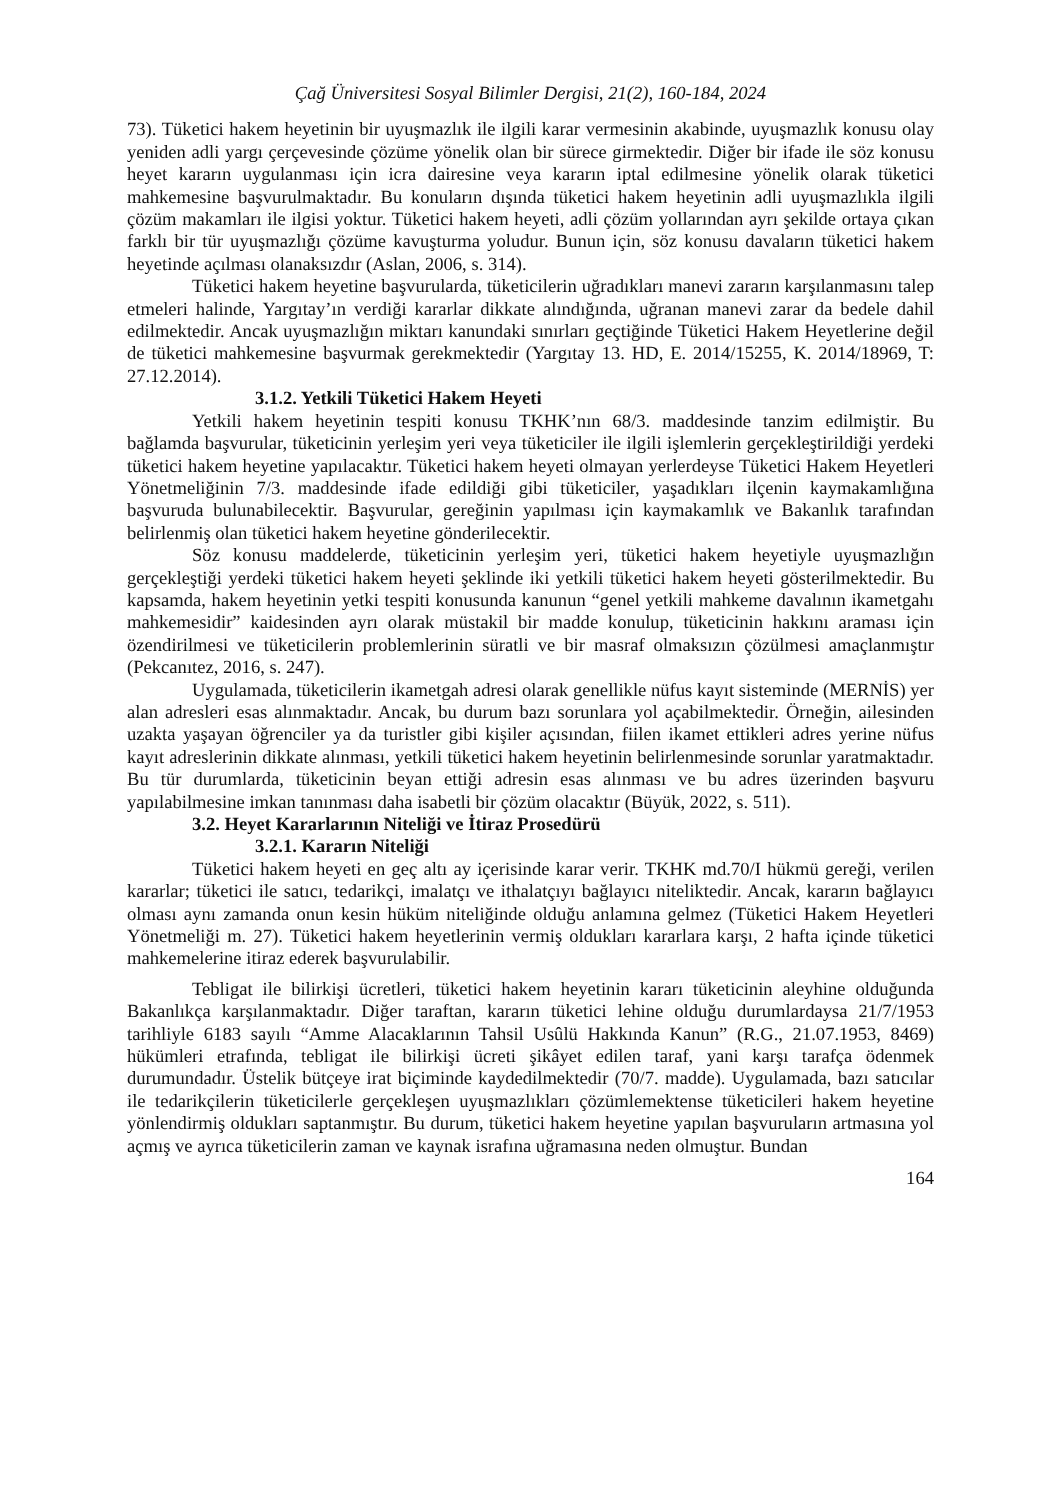Çağ Üniversitesi Sosyal Bilimler Dergisi, 21(2), 160-184, 2024
73). Tüketici hakem heyetinin bir uyuşmazlık ile ilgili karar vermesinin akabinde, uyuşmazlık konusu olay yeniden adli yargı çerçevesinde çözüme yönelik olan bir sürece girmektedir. Diğer bir ifade ile söz konusu heyet kararın uygulanması için icra dairesine veya kararın iptal edilmesine yönelik olarak tüketici mahkemesine başvurulmaktadır. Bu konuların dışında tüketici hakem heyetinin adli uyuşmazlıkla ilgili çözüm makamları ile ilgisi yoktur. Tüketici hakem heyeti, adli çözüm yollarından ayrı şekilde ortaya çıkan farklı bir tür uyuşmazlığı çözüme kavuşturma yoludur. Bunun için, söz konusu davaların tüketici hakem heyetinde açılması olanaksızdır (Aslan, 2006, s. 314).
Tüketici hakem heyetine başvurularda, tüketicilerin uğradıkları manevi zararın karşılanmasını talep etmeleri halinde, Yargıtay’ın verdiği kararlar dikkate alındığında, uğranan manevi zarar da bedele dahil edilmektedir. Ancak uyuşmazlığın miktarı kanundaki sınırları geçtiğinde Tüketici Hakem Heyetlerine değil de tüketici mahkemesine başvurmak gerekmektedir (Yargıtay 13. HD, E. 2014/15255, K. 2014/18969, T: 27.12.2014).
3.1.2. Yetkili Tüketici Hakem Heyeti
Yetkili hakem heyetinin tespiti konusu TKHK’nın 68/3. maddesinde tanzim edilmiştir. Bu bağlamda başvurular, tüketicinin yerleşim yeri veya tüketiciler ile ilgili işlemlerin gerçekleştirildiği yerdeki tüketici hakem heyetine yapılacaktır. Tüketici hakem heyeti olmayan yerlerdeyse Tüketici Hakem Heyetleri Yönetmeliğinin 7/3. maddesinde ifade edildiği gibi tüketiciler, yaşadıkları ilçenin kaymakamlığına başvuruda bulunabilecektir. Başvurular, gereğinin yapılması için kaymakamlık ve Bakanlık tarafından belirlenmiş olan tüketici hakem heyetine gönderilecektir.
Söz konusu maddelerde, tüketicinin yerleşim yeri, tüketici hakem heyetiyle uyuşmazlığın gerçekleştiği yerdeki tüketici hakem heyeti şeklinde iki yetkili tüketici hakem heyeti gösterilmektedir. Bu kapsamda, hakem heyetinin yetki tespiti konusunda kanunun “genel yetkili mahkeme davalının ikametgahı mahkemesidir” kaidesinden ayrı olarak müstakil bir madde konulup, tüketicinin hakkını araması için özendirilmesi ve tüketicilerin problemlerinin süratli ve bir masraf olmaksızın çözülmesi amaçlanmıştır (Pekcanıtez, 2016, s. 247).
Uygulamada, tüketicilerin ikametgah adresi olarak genellikle nüfus kayıt sisteminde (MERNİS) yer alan adresleri esas alınmaktadır. Ancak, bu durum bazı sorunlara yol açabilmektedir. Örneğin, ailesinden uzakta yaşayan öğrenciler ya da turistler gibi kişiler açısından, fiilen ikamet ettikleri adres yerine nüfus kayıt adreslerinin dikkate alınması, yetkili tüketici hakem heyetinin belirlenmesinde sorunlar yaratmaktadır. Bu tür durumlarda, tüketicinin beyan ettiği adresin esas alınması ve bu adres üzerinden başvuru yapılabilmesine imkan tanınması daha isabetli bir çözüm olacaktır (Büyük, 2022, s. 511).
3.2. Heyet Kararlarının Niteliği ve İtiraz Prosedürü
3.2.1. Kararın Niteliği
Tüketici hakem heyeti en geç altı ay içerisinde karar verir. TKHK md.70/I hükmü gereği, verilen kararlar; tüketici ile satıcı, tedarikçi, imalatçı ve ithalatçıyı bağlayıcı niteliktedir. Ancak, kararın bağlayıcı olması aynı zamanda onun kesin hüküm niteliğinde olduğu anlamına gelmez (Tüketici Hakem Heyetleri Yönetmeliği m. 27). Tüketici hakem heyetlerinin vermiş oldukları kararlara karşı, 2 hafta içinde tüketici mahkemelerine itiraz ederek başvurulabilir.
Tebligat ile bilirkişi ücretleri, tüketici hakem heyetinin kararı tüketicinin aleyhine olduğunda Bakanlıkça karşılanmaktadır. Diğer taraftan, kararın tüketici lehine olduğu durumlardaysa 21/7/1953 tarihliyle 6183 sayılı “Amme Alacaklarının Tahsil Usûlü Hakkında Kanun” (R.G., 21.07.1953, 8469) hükümleri etrafında, tebligat ile bilirkişi ücreti şikâyet edilen taraf, yani karşı tarafça ödenmek durumundadır. Üstelik bütçeye irat biçiminde kaydedilmektedir (70/7. madde). Uygulamada, bazı satıcılar ile tedarikçilerin tüketicilerle gerçekleşen uyuşmazlıkları çözümlemektense tüketicileri hakem heyetine yönlendirmiş oldukları saptanmıştır. Bu durum, tüketici hakem heyetine yapılan başvuruların artmasına yol açmış ve ayrıca tüketicilerin zaman ve kaynak israfına uğramasına neden olmuştur. Bundan
164